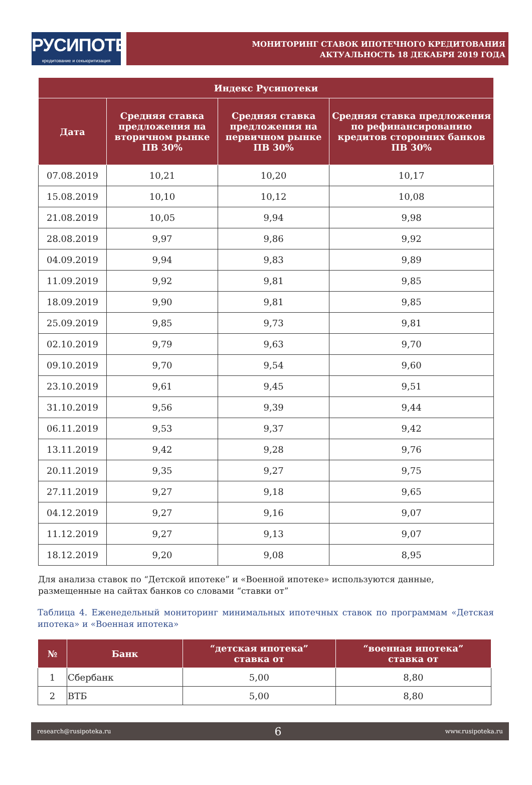РУСИПОТЕКА
кредитование и секьюритизация
МОНИТОРИНГ СТАВОК ИПОТЕЧНОГО КРЕДИТОВАНИЯ
АКТУАЛЬНОСТЬ 18 ДЕКАБРЯ 2019 ГОДА
| Индекс Русипотеки | | | |
| --- | --- | --- | --- |
| Дата | Средняя ставка предложения на вторичном рынке ПВ 30% | Средняя ставка предложения на первичном рынке ПВ 30% | Средняя ставка предложения по рефинансированию кредитов сторонних банков ПВ 30% |
| 07.08.2019 | 10,21 | 10,20 | 10,17 |
| 15.08.2019 | 10,10 | 10,12 | 10,08 |
| 21.08.2019 | 10,05 | 9,94 | 9,98 |
| 28.08.2019 | 9,97 | 9,86 | 9,92 |
| 04.09.2019 | 9,94 | 9,83 | 9,89 |
| 11.09.2019 | 9,92 | 9,81 | 9,85 |
| 18.09.2019 | 9,90 | 9,81 | 9,85 |
| 25.09.2019 | 9,85 | 9,73 | 9,81 |
| 02.10.2019 | 9,79 | 9,63 | 9,70 |
| 09.10.2019 | 9,70 | 9,54 | 9,60 |
| 23.10.2019 | 9,61 | 9,45 | 9,51 |
| 31.10.2019 | 9,56 | 9,39 | 9,44 |
| 06.11.2019 | 9,53 | 9,37 | 9,42 |
| 13.11.2019 | 9,42 | 9,28 | 9,76 |
| 20.11.2019 | 9,35 | 9,27 | 9,75 |
| 27.11.2019 | 9,27 | 9,18 | 9,65 |
| 04.12.2019 | 9,27 | 9,16 | 9,07 |
| 11.12.2019 | 9,27 | 9,13 | 9,07 |
| 18.12.2019 | 9,20 | 9,08 | 8,95 |
Для анализа ставок по “Детской ипотеке” и «Военной ипотеке» используются данные, размещенные на сайтах банков со словами “ставки от”
Таблица 4. Еженедельный мониторинг минимальных ипотечных ставок по программам «Детская ипотека» и «Военная ипотека»
| № | Банк | “детская ипотека” ставка от | “военная ипотека” ставка от |
| --- | --- | --- | --- |
| 1 | Сбербанк | 5,00 | 8,80 |
| 2 | ВТБ | 5,00 | 8,80 |
research@rusipoteka.ru 6 www.rusipoteka.ru